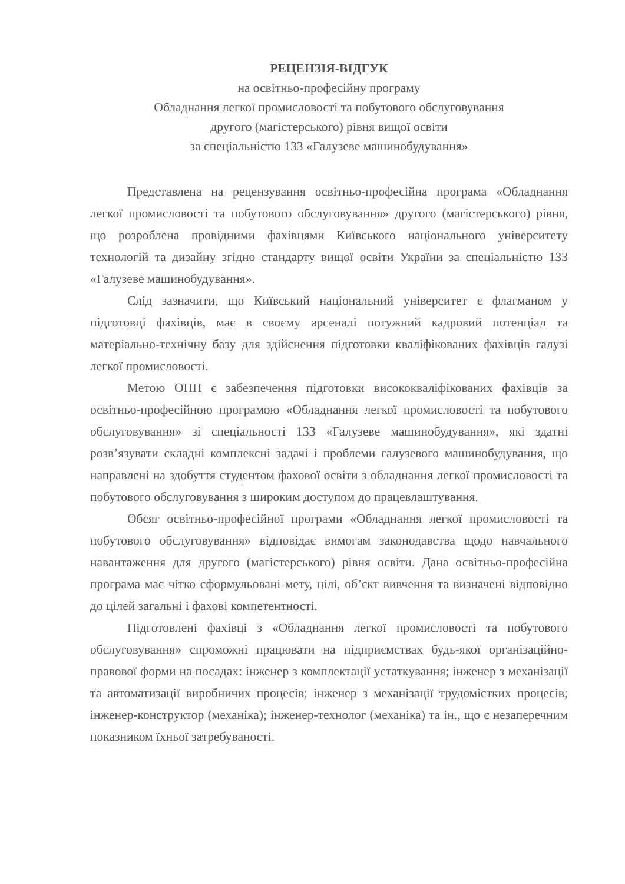РЕЦЕНЗІЯ-ВІДГУК
на освітньо-професійну програму
Обладнання легкої промисловості та побутового обслуговування
другого (магістерського) рівня вищої освіти
за спеціальністю 133 «Галузеве машинобудування»
Представлена на рецензування освітньо-професійна програма «Обладнання легкої промисловості та побутового обслуговування» другого (магістерського) рівня, що розроблена провідними фахівцями Київського національного університету технологій та дизайну згідно стандарту вищої освіти України за спеціальністю 133 «Галузеве машинобудування».
Слід зазначити, що Київський національний університет є флагманом у підготовці фахівців, має в своєму арсеналі потужний кадровий потенціал та матеріально-технічну базу для здійснення підготовки кваліфікованих фахівців галузі легкої промисловості.
Метою ОПП є забезпечення підготовки висококваліфікованих фахівців за освітньо-професійною програмою «Обладнання легкої промисловості та побутового обслуговування» зі спеціальності 133 «Галузеве машинобудування», які здатні розв’язувати складні комплексні задачі і проблеми галузевого машинобудування, що направлені на здобуття студентом фахової освіти з обладнання легкої промисловості та побутового обслуговування з широким доступом до працевлаштування.
Обсяг освітньо-професійної програми «Обладнання легкої промисловості та побутового обслуговування» відповідає вимогам законодавства щодо навчального навантаження для другого (магістерського) рівня освіти. Дана освітньо-професійна програма має чітко сформульовані мету, цілі, об’єкт вивчення та визначені відповідно до цілей загальні і фахові компетентності.
Підготовлені фахівці з «Обладнання легкої промисловості та побутового обслуговування» спроможні працювати на підприємствах будь-якої організаційно-правової форми на посадах: інженер з комплектації устаткування; інженер з механізації та автоматизації виробничих процесів; інженер з механізації трудомістких процесів; інженер-конструктор (механіка); інженер-технолог (механіка) та ін., що є незаперечним показником їхньої затребуваності.